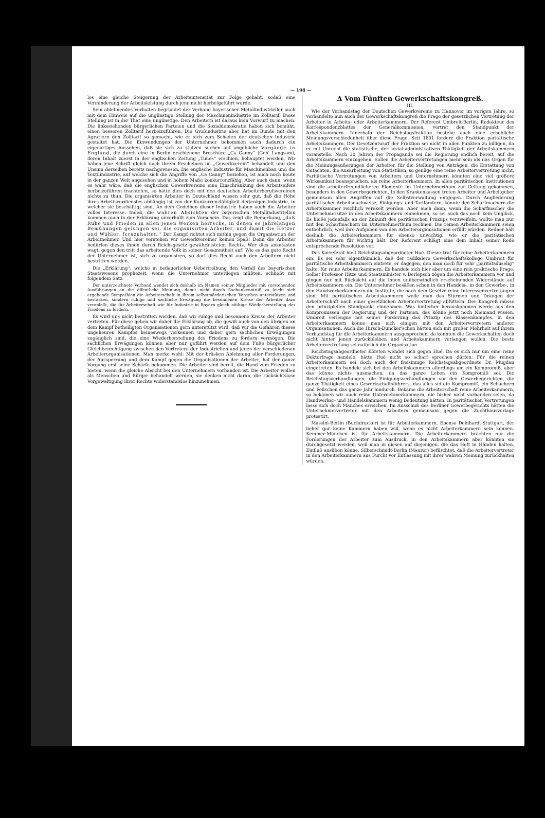— 198 —
los eine gleiche Steigerung der Arbeitsintensität zur Folge gehabt, sodaß eine Verminderung der Arbeitsleistung durch jene nicht herbeigeführt wurde.
Sein ablehnendes Verhalten begründet der Verband bayerischer Metallindustrieller auch mit dem Hinweis auf die ungünstige Stellung der Maschinenindustrie im Zolltarif. Diese Stellung ist in der That eine ungünstige. Den Arbeitern ist daraus kein Vorwurf zu machen. Die linksstehenden bürgerlichen Parteien und die Sozialdemokratie haben sich bemüht, einen besseren Zolltarif herbeizuführen. Die Großindustrie aber hat im Bunde mit den Agrariern den Zolltarif so gemacht, wie er sich zum Schaden der deutschen Industrie gestaltet hat. Die Einwendungen der Unternehmer bekommen auch dadurch ein eigenartiges Aussehen, daß sie sich zu stützen suchen auf angebliche Vorgänge in England, die durch eine in Berlin erschienene Broschüre „Ca Canny“ (Geh' Langsam), deren Inhalt zuerst in der englischen Zeitung „Times“ erschien, behauptet werden. Wir haben jene Schrift gleich nach ihrem Erscheinen im „Gewerkverein“ behandelt und den Unsinn derselben bereits nachgewiesen. Die englische Industrie für Maschinenbau und die Textilindustrie, auf welche sich die Angriffe von „Ca Canny“ beziehen, ist auch noch heute in der ganzen Welt angesehen und in hohem Maße konkurrenzfähig. Aber auch dann, wenn es wahr wäre, daß die englischen Gewerkvereine eine Einschränkung des Arbeitseifers herbeizuführen trachteten, so hätte dies doch mit den deutschen Arbeiterberufsvereinen nichts zu thun. Die organisirten Arbeiter in Deutschland wissen sehr gut, daß die Höhe ihres Arbeitsverdienstes abhängig ist von der Konkurrenzfähigkeit derjenigen Industrie, in welcher sie beschäftigt sind. An dem Gedeihen dieser Industrie haben auch die Arbeiter volles Interesse. Indeß, die wahren Absichten der bayerischen Metallindustriellen kommen auch in der Erklärung unverhüllt zum Vorschein. Das zeigt die Bemerkung, „daß Ruhe und Frieden in allen jenen Werken herrsche, in denen es jahrelangen Bemühungen gelungen sei, die organisirten Arbeiter, und damit die Hetzer und Wühler, fernzuhalten.“ Der Kampf richtet sich mithin gegen die Organisation der Arbeitnehmer. Und hier verstehen wir Gewerkvereiner keinen Spaß! Denn die Arbeiter bedürfen dieses ihnen durch Reichsgesetz gewährleisteten Rechts. Wer dies anzutasten wagt, gegen den tritt das arbeitende Volk in seiner Gesammtheit auf! Wie es das gute Recht der Unternehmer ist, sich zu organisiren, so darf dies Recht auch den Arbeitern nicht bestritten werden.
Die „Erklärung“, welche in bedauerlicher Uebertreibung den Verfall des bayerischen Staatswesens prophezeit, wenn die Unternehmer unterliegen müßten, schließt mit folgendem Satz:
Der unterzeichnete Verband wendet sich deshalb im Namen seiner Mitglieder mit vorstehenden Ausführungen an die öffentliche Meinung, damit nicht durch Sachunkenntniß zu leicht sich ergebende Sympathien die Arbeiterschaft in ihrem selbstmörderischen Vorgehen unterstützen und bestärken, sondern ruhige und sachliche Erwägung die besonnenen Kreise der Arbeiter dazu veranlaßt, die für Arbeiterschaft wie für Industrie in Bayern gleich nöthige Wiederherstellung des Friedens zu fördern.
Es wird uns nicht bestritten werden, daß wir ruhige und besonnene Kreise der Arbeiter vertreten. Für diese geben wir daher die Erklärung ab, die gewiß auch von den übrigen an dem Kampf betheiligten Organisationen gern unterstützt wird, daß wir die Gefahren dieses ungeheuren Kampfes keineswegs verkennen und daher gern sachlichen Erwägungen zugänglich sind, die eine Wiederherstellung des Friedens zu fördern vermögen. Die sachlichen Erwägungen können aber nur geführt werden auf dem Fuße bürgerlicher Gleichberechtigung zwischen den Vertretern der Industriellen und jenen der verschiedenen Arbeiterorganisationen. Man merke wohl: Mit der brüsken Ablehnung aller Forderungen, der Aussperrung und dem Kampf gegen die Organisationen der Arbeiter, hat der ganze Vorgang erst seine Schärfe bekommen. Die Arbeiter sind bereit, die Hand zum Frieden zu bieten, wenn die gleiche Absicht bei den Unternehmern vorhanden ist. Die Arbeiter wollen als Menschen und Bürger behandelt werden, sie denken nicht daran, die rücksichtslose Vergewaltigung ihrer Rechte widerstandslos hinzunehmen.
Δ Vom Fünften Gewerkschaftskongreß.
III.
Wie der Verbandstag der Deutschen Gewerkvereine zu Hannover im vorigen Jahre, so verhandelte nun auch der Gewerkschaftskongreß die Frage der gesetzlichen Vertretung der Arbeiter in Arbeits- oder Arbeiterkammern. Der Referent Umbreit-Berlin, Redakteur des Korrespondenzblattes der Generalkommission, vertrat den Standpunkt der Arbeitskammern. Innerhalb der Reichstagsfraktion bestehe auch eine erhebliche Meinungsverschiedenheit über diese Frage. Seit 1891 fordere die Fraktion paritätische Arbeitskammern. Der Gesetzentwurf der Fraktion sei nicht in allen Punkten zu billigen, da er mit Unrecht die statistische, der sozial-administrativen Thätigkeit der Arbeitskammern voranstelle. Nach 30 Jahren der Propaganda sei die Regierung endlich bereit, auf die Arbeitskammern einzugehen. Sollen die Arbeitervertretungen mehr sein als das Organ für die Meinungsäußerungen der Arbeiter, für die Stellung von Anträgen, die Erstattung von Gutachten, die Ausarbeitung von Statistiken, so genüge eine reine Arbeitervertretung nicht. Paritätische Vertretungen von Arbeitern und Unternehmern könnten eine viel größere Wirksamkeit beanspruchen, als reine Arbeiterkammern. In allen paritätischen Institutionen sind die arbeiterfreundlicheren Elemente im Unternehmerthum zur Geltung gekommen, besonders in den Gewerbegerichten. In den Krankenkassen treten Arbeiter und Arbeitgeber gemeinsam allen Angriffen auf die Selbstverwaltung entgegen. Durch Angliederung paritätischer Arbeitsnachweise, Einigungs- und Tarifämtern, könnte den Scharfmachern die Arbeitskammer reichlich verekelt werden. Aber auch dann, wenn die Scharfmacher die Unternehmersitze in den Arbeitskammern einnehmen, so sei auch das noch kein Unglück. Es hieße jedenfalls an der Zukunft des paritätischen Prinzips verzweifeln, wollte man nur mit den Scharfmachern im Unternehmerthum rechnen. Die reinen Arbeiterkammern seien entbehrlich, weil ihre Aufgaben von den Arbeiterorganisationen erfüllt würden. Redner hält deshalb die Arbeiterkammern für ebenso unwichtig, wie er die paritätischen Arbeitskammern für wichtig hält. Der Referent schlägt eine dem Inhalt seiner Rede entsprechende Resolution vor.
Das Korreferat hielt Reichstagsabgeordneter Hué. Dieser trat für reine Arbeiterkammern ein. Es sei sehr eigenthümlich, daß der radikalere Gewerkschaftskollege Umbreit für paritätische Arbeitskammern eintrete, er dagegen, den man doch für sehr „paritätsduselig“ halte, für reine Arbeiterkammern. Es handele sich hier aber um eine rein praktische Frage. Selbst Professor Hitze und Staatsminister v. Berlepsch zögen die Arbeiterkammern vor und gingen nur mit Rücksicht auf die ihnen unüberwindlich erscheinenden Widerstände auf Arbeitskammern ein. Die Unternehmer besäßen schon in den Handels-, in den Gewerbe-, in den Handwerkerkammern die Institute, die nach dem Gesetze reine Interessenvertretungen sind. Mit paritätischen Arbeitskammern wolle man das Stürmen und Drängen der Arbeiterschaft nach einer gesetzlichen Arbeitervertretung abfüttern. Der Kongreß müsse den prinzipiellen Standpunkt einnehmen. Was hinterher herauskommen werde aus den Kompromissen der Regierung und der Parteien, das könne jetzt noch Niemand wissen. Umbreit verleugne mit seiner Forderung das Prinzip des Klassenkampfes. In den Arbeiterkammern könne man sich einigen mit den Arbeitervertretern anderer Organisationen. Auch die Hirsch-Duncker'schen hätten sich mit großer Mehrheit auf ihrem Verbandstag für die Arbeiterkammern ausgesprochen, da könnten die Gewerkschaften doch nicht hinter jenen zurückbleiben und Arbeitskammern verlangen wollen. Die beste Arbeitervertretung sei natürlich die Organisation.
Reichstagsabgeordneter Körsten wendet sich gegen Hué. Da es sich nur um eine reine Doktorfrage handele, hätte Hué nicht so scharf sprechen dürfen. Für die reinen Arbeiterkammern sei doch auch der freisinnige Reichstagsabgeordnete Dr. Mugdan eingetreten. Es handele sich bei den Arbeitskammern allerdings um ein Kompromiß, aber das könne nichts ausmachen, da das ganze Leben ein Kompromiß sei. Die Reichstagsverhandlungen, die Einigungsverhandlungen vor den Gewerbegerichten, die ganze Thätigkeit eines Gewerkschaftsführers, das alles sei ein Kompromiß, ein Schachern und Feilschen das ganze Jahr hindurch. Bekäme die Arbeiterschaft reine Arbeiterkammern, so bekämen wir auch reine Unternehmerkammern, die bisher nicht vorhanden seien, da Handwerker- und Handelskammern wenig Bedeutung hätten. In paritätischen Vertretungen lasse sich doch Manches erreichen. Im Ausschuß des Berliner Gewerbegerichts hätten die Unternehmervertreter mit den Arbeitern gemeinsam gegen die Zuchthausvorlage protestirt.
Massini-Berlin (Buchdrucker) ist für Arbeiterkammern. Ebenso Deinhardt-Stuttgart, der lieber gar keine Kammern haben will, wenn es nicht Arbeiterkammern sein können. Kemmer-München ist für Arbeitskammern. Die Arbeiterkammern brächten nur die Forderungen der Arbeiter zum Ausdruck, in den Arbeitskammern aber könnten sie durchgesetzt werden, weil man in diesen auf diejenigen, die das Heft in Händen halten, Einfluß ausüben könne. Silberschmidt-Berlin (Maurer) befürchtet, daß die Arbeitervertreter in den Arbeiterkammern aus Furcht vor Entlassung mit ihrer wahren Meinung zurückhalten würden.